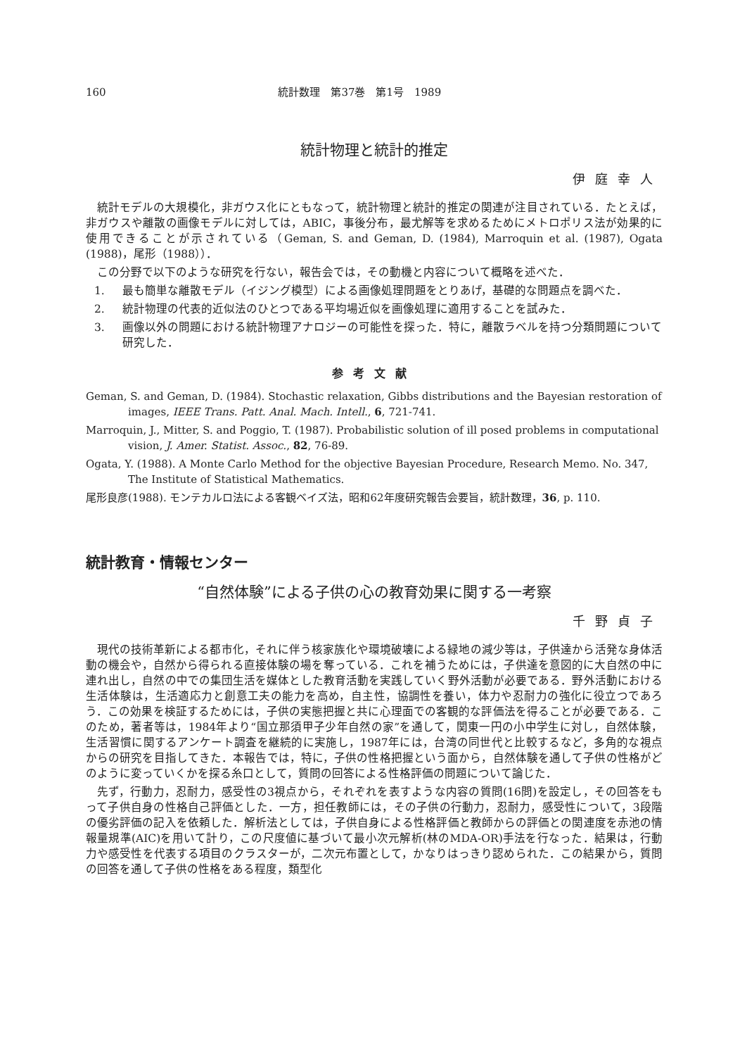160 統計数理　第37巻　第1号　1989
統計物理と統計的推定
伊庭幸人
統計モデルの大規模化，非ガウス化にともなって，統計物理と統計的推定の関連が注目されている．たとえば，非ガウスや離散の画像モデルに対しては，ABIC，事後分布，最尤解等を求めるためにメトロポリス法が効果的に使用できることが示されている（Geman, S. and Geman, D. (1984), Marroquin et al. (1987), Ogata (1988)，尾形（1988））．
この分野で以下のような研究を行ない，報告会では，その動機と内容について概略を述べた．
1. 最も簡単な離散モデル（イジング模型）による画像処理問題をとりあげ，基礎的な問題点を調べた．
2. 統計物理の代表的近似法のひとつである平均場近似を画像処理に適用することを試みた．
3. 画像以外の問題における統計物理アナロジーの可能性を探った．特に，離散ラベルを持つ分類問題について研究した．
参考文献
Geman, S. and Geman, D. (1984). Stochastic relaxation, Gibbs distributions and the Bayesian restoration of images, IEEE Trans. Patt. Anal. Mach. Intell., 6, 721-741.
Marroquin, J., Mitter, S. and Poggio, T. (1987). Probabilistic solution of ill posed problems in computational vision, J. Amer. Statist. Assoc., 82, 76-89.
Ogata, Y. (1988). A Monte Carlo Method for the objective Bayesian Procedure, Research Memo. No. 347, The Institute of Statistical Mathematics.
尾形良彦(1988). モンテカルロ法による客観ベイズ法，昭和62年度研究報告会要旨，統計数理，36, p. 110.
統計教育・情報センター
“自然体験”による子供の心の教育効果に関する一考察
千野貞子
現代の技術革新による都市化，それに伴う核家族化や環境破壊による緑地の減少等は，子供達から活発な身体活動の機会や，自然から得られる直接体験の場を奪っている．これを補うためには，子供達を意図的に大自然の中に連れ出し，自然の中での集団生活を媒体とした教育活動を実践していく野外活動が必要である．野外活動における生活体験は，生活適応力と創意工夫の能力を高め，自主性，協調性を養い，体力や忍耐力の強化に役立つであろう．この効果を検証するためには，子供の実態把握と共に心理面での客観的な評価法を得ることが必要である．このため，著者等は，1984年より“国立那須甲子少年自然の家”を通して，関東一円の小中学生に対し，自然体験，生活習慣に関するアンケート調査を継続的に実施し，1987年には，台湾の同世代と比較するなど，多角的な視点からの研究を目指してきた．本報告では，特に，子供の性格把握という面から，自然体験を通して子供の性格がどのように変っていくかを探る糸口として，質問の回答による性格評価の問題について論じた．
先ず，行動力，忍耐力，感受性の3視点から，それぞれを表すような内容の質問(16問)を設定し，その回答をもって子供自身の性格自己評価とした．一方，担任教師には，その子供の行動力，忍耐力，感受性について，3段階の優劣評価の記入を依頼した．解析法としては，子供自身による性格評価と教師からの評価との関連度を赤池の情報量規準(AIC)を用いて計り，この尺度値に基づいて最小次元解析(林のMDA-OR)手法を行なった．結果は，行動力や感受性を代表する項目のクラスターが，二次元布置として，かなりはっきり認められた．この結果から，質問の回答を通して子供の性格をある程度，類型化